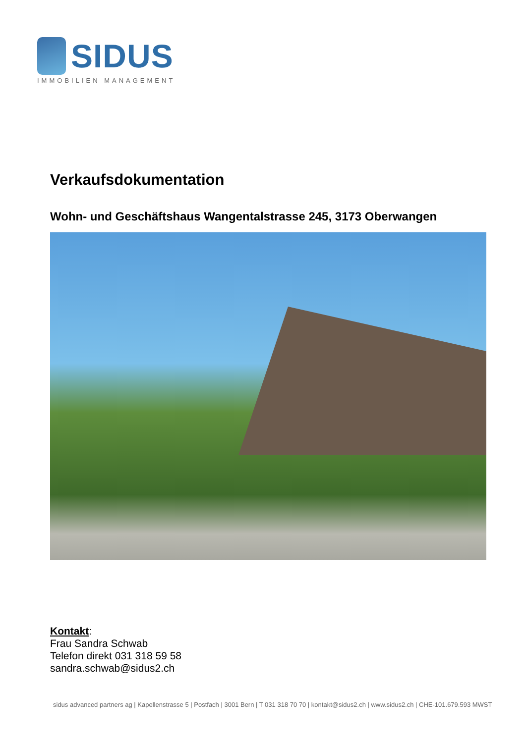SIDUS
IMMOBILIEN MANAGEMENT
Verkaufsdokumentation
Wohn- und Geschäftshaus Wangentalstrasse 245, 3173 Oberwangen
Kontakt:
Frau Sandra Schwab
Telefon direkt 031 318 59 58
sandra.schwab@sidus2.ch
sidus advanced partners ag | Kapellenstrasse 5 | Postfach | 3001 Bern | T 031 318 70 70 | kontakt@sidus2.ch | www.sidus2.ch | CHE-101.679.593 MWST